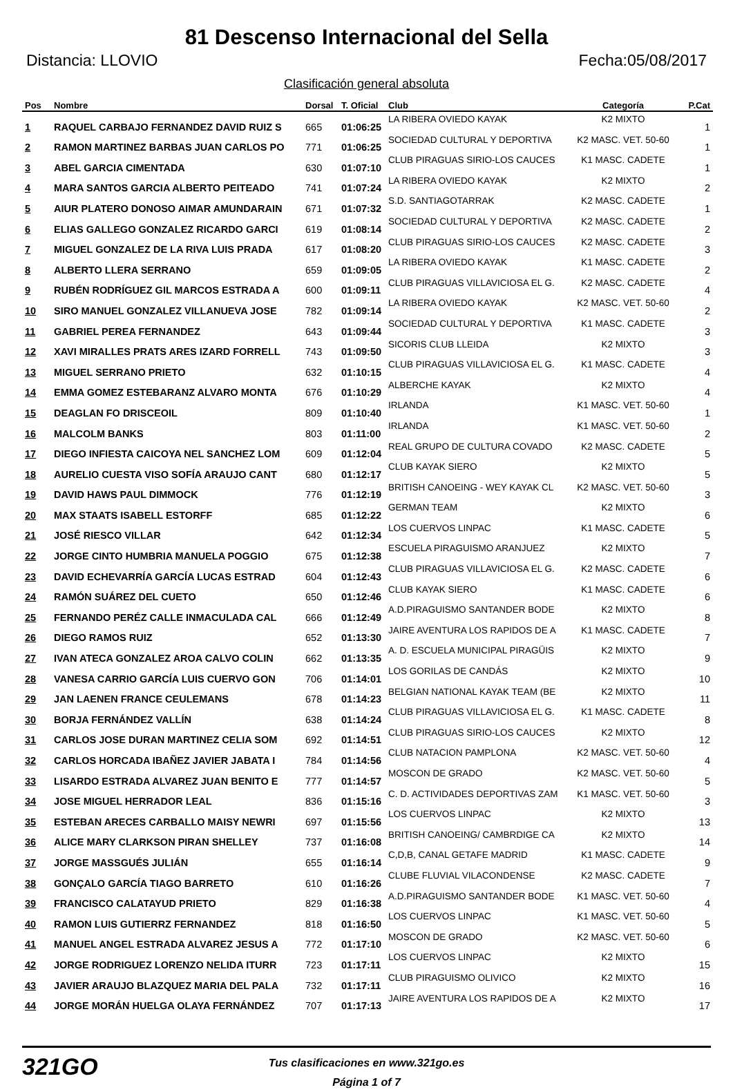81 Descenso Internacional del Sella
Distancia: LLOVIO Fecha:05/08/2017
Clasificación general absoluta
| Pos | Nombre | Dorsal | T. Oficial | Club | Categoría | P.Cat |
| --- | --- | --- | --- | --- | --- | --- |
| 1 | RAQUEL CARBAJO FERNANDEZ DAVID RUIZ S | 665 | 01:06:25 | LA RIBERA OVIEDO KAYAK | K2 MIXTO | 1 |
| 2 | RAMON MARTINEZ BARBAS JUAN CARLOS PO | 771 | 01:06:25 | SOCIEDAD CULTURAL Y DEPORTIVA | K2 MASC. VET. 50-60 | 1 |
| 3 | ABEL GARCIA CIMENTADA | 630 | 01:07:10 | CLUB PIRAGUAS SIRIO-LOS CAUCES | K1 MASC. CADETE | 1 |
| 4 | MARA SANTOS GARCIA ALBERTO PEITEADO | 741 | 01:07:24 | LA RIBERA OVIEDO KAYAK | K2 MIXTO | 2 |
| 5 | AIUR PLATERO DONOSO AIMAR AMUNDARAIN | 671 | 01:07:32 | S.D. SANTIAGOTARRAK | K2 MASC. CADETE | 1 |
| 6 | ELIAS GALLEGO GONZALEZ RICARDO GARCI | 619 | 01:08:14 | SOCIEDAD CULTURAL Y DEPORTIVA | K2 MASC. CADETE | 2 |
| 7 | MIGUEL GONZALEZ DE LA RIVA LUIS PRADA | 617 | 01:08:20 | CLUB PIRAGUAS SIRIO-LOS CAUCES | K2 MASC. CADETE | 3 |
| 8 | ALBERTO LLERA SERRANO | 659 | 01:09:05 | LA RIBERA OVIEDO KAYAK | K1 MASC. CADETE | 2 |
| 9 | RUBÉN RODRÍGUEZ GIL MARCOS ESTRADA A | 600 | 01:09:11 | CLUB PIRAGUAS VILLAVICIOSA EL G. | K2 MASC. CADETE | 4 |
| 10 | SIRO MANUEL GONZALEZ VILLANUEVA JOSE | 782 | 01:09:14 | LA RIBERA OVIEDO KAYAK | K2 MASC. VET. 50-60 | 2 |
| 11 | GABRIEL PEREA FERNANDEZ | 643 | 01:09:44 | SOCIEDAD CULTURAL Y DEPORTIVA | K1 MASC. CADETE | 3 |
| 12 | XAVI MIRALLES PRATS ARES IZARD FORRELL | 743 | 01:09:50 | SICORIS CLUB LLEIDA | K2 MIXTO | 3 |
| 13 | MIGUEL SERRANO PRIETO | 632 | 01:10:15 | CLUB PIRAGUAS VILLAVICIOSA EL G. | K1 MASC. CADETE | 4 |
| 14 | EMMA GOMEZ ESTEBARANZ ALVARO MONTA | 676 | 01:10:29 | ALBERCHE KAYAK | K2 MIXTO | 4 |
| 15 | DEAGLAN FO DRISCEOIL | 809 | 01:10:40 | IRLANDA | K1 MASC. VET. 50-60 | 1 |
| 16 | MALCOLM BANKS | 803 | 01:11:00 | IRLANDA | K1 MASC. VET. 50-60 | 2 |
| 17 | DIEGO INFIESTA CAICOYA NEL SANCHEZ LOM | 609 | 01:12:04 | REAL GRUPO DE CULTURA COVADO | K2 MASC. CADETE | 5 |
| 18 | AURELIO CUESTA VISO SOFÍA ARAUJO CANT | 680 | 01:12:17 | CLUB KAYAK SIERO | K2 MIXTO | 5 |
| 19 | DAVID HAWS PAUL DIMMOCK | 776 | 01:12:19 | BRITISH CANOEING - WEY KAYAK CL | K2 MASC. VET. 50-60 | 3 |
| 20 | MAX STAATS ISABELL ESTORFF | 685 | 01:12:22 | GERMAN TEAM | K2 MIXTO | 6 |
| 21 | JOSÉ RIESCO VILLAR | 642 | 01:12:34 | LOS CUERVOS LINPAC | K1 MASC. CADETE | 5 |
| 22 | JORGE CINTO HUMBRIA MANUELA POGGIO | 675 | 01:12:38 | ESCUELA PIRAGUISMO ARANJUEZ | K2 MIXTO | 7 |
| 23 | DAVID ECHEVARRÍA GARCÍA LUCAS ESTRAD | 604 | 01:12:43 | CLUB PIRAGUAS VILLAVICIOSA EL G. | K2 MASC. CADETE | 6 |
| 24 | RAMÓN SUÁREZ DEL CUETO | 650 | 01:12:46 | CLUB KAYAK SIERO | K1 MASC. CADETE | 6 |
| 25 | FERNANDO PERÉZ CALLE INMACULADA CAL | 666 | 01:12:49 | A.D.PIRAGUISMO SANTANDER BODE | K2 MIXTO | 8 |
| 26 | DIEGO RAMOS RUIZ | 652 | 01:13:30 | JAIRE AVENTURA LOS RAPIDOS DE A | K1 MASC. CADETE | 7 |
| 27 | IVAN ATECA GONZALEZ AROA CALVO COLIN | 662 | 01:13:35 | A. D. ESCUELA MUNICIPAL PIRAGÜIS | K2 MIXTO | 9 |
| 28 | VANESA CARRIO GARCÍA LUIS CUERVO GON | 706 | 01:14:01 | LOS GORILAS DE CANDÁS | K2 MIXTO | 10 |
| 29 | JAN LAENEN FRANCE CEULEMANS | 678 | 01:14:23 | BELGIAN NATIONAL KAYAK TEAM (BE | K2 MIXTO | 11 |
| 30 | BORJA FERNÁNDEZ VALLÍN | 638 | 01:14:24 | CLUB PIRAGUAS VILLAVICIOSA EL G. | K1 MASC. CADETE | 8 |
| 31 | CARLOS JOSE DURAN MARTINEZ CELIA SOM | 692 | 01:14:51 | CLUB PIRAGUAS SIRIO-LOS CAUCES | K2 MIXTO | 12 |
| 32 | CARLOS HORCADA IBAÑEZ JAVIER JABATA I | 784 | 01:14:56 | CLUB NATACION PAMPLONA | K2 MASC. VET. 50-60 | 4 |
| 33 | LISARDO ESTRADA ALVAREZ JUAN BENITO E | 777 | 01:14:57 | MOSCON DE GRADO | K2 MASC. VET. 50-60 | 5 |
| 34 | JOSE MIGUEL HERRADOR LEAL | 836 | 01:15:16 | C. D. ACTIVIDADES DEPORTIVAS ZAM | K1 MASC. VET. 50-60 | 3 |
| 35 | ESTEBAN ARECES CARBALLO MAISY NEWRI | 697 | 01:15:56 | LOS CUERVOS LINPAC | K2 MIXTO | 13 |
| 36 | ALICE MARY CLARKSON PIRAN SHELLEY | 737 | 01:16:08 | BRITISH CANOEING/ CAMBRDIGE CA | K2 MIXTO | 14 |
| 37 | JORGE MASSGUÉS JULIÁN | 655 | 01:16:14 | C,D,B, CANAL GETAFE MADRID | K1 MASC. CADETE | 9 |
| 38 | GONÇALO GARCÍA TIAGO BARRETO | 610 | 01:16:26 | CLUBE FLUVIAL VILACONDENSE | K2 MASC. CADETE | 7 |
| 39 | FRANCISCO CALATAYUD PRIETO | 829 | 01:16:38 | A.D.PIRAGUISMO SANTANDER BODE | K1 MASC. VET. 50-60 | 4 |
| 40 | RAMON LUIS GUTIERRZ FERNANDEZ | 818 | 01:16:50 | LOS CUERVOS LINPAC | K1 MASC. VET. 50-60 | 5 |
| 41 | MANUEL ANGEL ESTRADA ALVAREZ JESUS A | 772 | 01:17:10 | MOSCON DE GRADO | K2 MASC. VET. 50-60 | 6 |
| 42 | JORGE RODRIGUEZ LORENZO NELIDA ITURR | 723 | 01:17:11 | LOS CUERVOS LINPAC | K2 MIXTO | 15 |
| 43 | JAVIER ARAUJO BLAZQUEZ MARIA DEL PALA | 732 | 01:17:11 | CLUB PIRAGUISMO OLIVICO | K2 MIXTO | 16 |
| 44 | JORGE MORÁN HUELGA OLAYA FERNÁNDEZ | 707 | 01:17:13 | JAIRE AVENTURA LOS RAPIDOS DE A | K2 MIXTO | 17 |
321GO
Tus clasificaciones en www.321go.es
Página 1 of 7